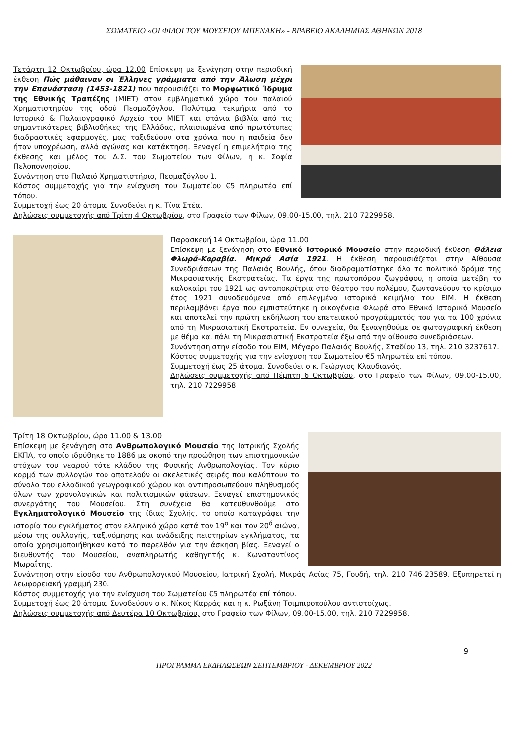ΣΩΜΑΤΕΙΟ «ΟΙ ΦΙΛΟΙ ΤΟΥ ΜΟΥΣΕΙΟΥ ΜΠΕΝΑΚΗ» - ΒΡΑΒΕΙΟ ΑΚΑΔΗΜΙΑΣ ΑΘΗΝΩΝ 2018
Τετάρτη 12 Οκτωβρίου, ώρα 12.00 Επίσκεψη με ξενάγηση στην περιοδική έκθεση Πώς μάθαιναν οι Έλληνες γράμματα από την Άλωση μέχρι την Επανάσταση (1453-1821) που παρουσιάζει το Μορφωτικό Ίδρυμα της Εθνικής Τραπέζης (ΜΙΕΤ) στον εμβληματικό χώρο του παλαιού Χρηματιστηρίου της οδού Πεσμαζόγλου. Πολύτιμα τεκμήρια από το Ιστορικό & Παλαιογραφικό Αρχείο του ΜΙΕΤ και σπάνια βιβλία από τις σημαντικότερες βιβλιοθήκες της Ελλάδας, πλαισιωμένα από πρωτότυπες διαδραστικές εφαρμογές, μας ταξιδεύουν στα χρόνια που η παιδεία δεν ήταν υποχρέωση, αλλά αγώνας και κατάκτηση. Ξεναγεί η επιμελήτρια της έκθεσης και μέλος του Δ.Σ. του Σωματείου των Φίλων, η κ. Σοφία Πελοποννησίου.
Συνάντηση στο Παλαιό Χρηματιστήριο, Πεσμαζόγλου 1.
Κόστος συμμετοχής για την ενίσχυση του Σωματείου €5 πληρωτέα επί τόπου.
Συμμετοχή έως 20 άτομα. Συνοδεύει η κ. Τίνα Στέα.
Δηλώσεις συμμετοχής από Τρίτη 4 Οκτωβρίου, στο Γραφείο των Φίλων, 09.00-15.00, τηλ. 210 7229958.
Παρασκευή 14 Οκτωβρίου, ώρα 11.00
Επίσκεψη με ξενάγηση στο Εθνικό Ιστορικό Μουσείο στην περιοδική έκθεση Θάλεια Φλωρά-Καραβία. Μικρά Ασία 1921. Η έκθεση παρουσιάζεται στην Αίθουσα Συνεδριάσεων της Παλαιάς Βουλής, όπου διαδραματίστηκε όλο το πολιτικό δράμα της Μικρασιατικής Εκστρατείας. Τα έργα της πρωτοπόρου ζωγράφου, η οποία μετέβη το καλοκαίρι του 1921 ως ανταποκρίτρια στο θέατρο του πολέμου, ζωντανεύουν το κρίσιμο έτος 1921 συνοδευόμενα από επιλεγμένα ιστορικά κειμήλια του ΕΙΜ. Η έκθεση περιλαμβάνει έργα που εμπιστεύτηκε η οικογένεια Φλωρά στο Εθνικό Ιστορικό Μουσείο και αποτελεί την πρώτη εκδήλωση του επετειακού προγράμματός του για τα 100 χρόνια από τη Μικρασιατική Εκστρατεία. Εν συνεχεία, θα ξεναγηθούμε σε φωτογραφική έκθεση με θέμα και πάλι τη Μικρασιατική Εκστρατεία έξω από την αίθουσα συνεδριάσεων.
Συνάντηση στην είσοδο του ΕΙΜ, Μέγαρο Παλαιάς Βουλής, Σταδίου 13, τηλ. 210 3237617.
Κόστος συμμετοχής για την ενίσχυση του Σωματείου €5 πληρωτέα επί τόπου.
Συμμετοχή έως 25 άτομα. Συνοδεύει ο κ. Γεώργιος Κλαυδιανός.
Δηλώσεις συμμετοχής από Πέμπτη 6 Οκτωβρίου, στο Γραφείο των Φίλων, 09.00-15.00, τηλ. 210 7229958
Τρίτη 18 Οκτωβρίου, ώρα 11.00 & 13.00
Επίσκεψη με ξενάγηση στο Ανθρωπολογικό Μουσείο της Ιατρικής Σχολής ΕΚΠΑ, το οποίο ιδρύθηκε το 1886 με σκοπό την προώθηση των επιστημονικών στόχων του νεαρού τότε κλάδου της Φυσικής Ανθρωπολογίας. Τον κύριο κορμό των συλλογών του αποτελούν οι σκελετικές σειρές που καλύπτουν το σύνολο του ελλαδικού γεωγραφικού χώρου και αντιπροσωπεύουν πληθυσμούς όλων των χρονολογικών και πολιτισμικών φάσεων. Ξεναγεί επιστημονικός συνεργάτης του Μουσείου. Στη συνέχεια θα κατευθυνθούμε στο Εγκληματολογικό Μουσείο της ίδιας Σχολής, το οποίο καταγράφει την ιστορία του εγκλήματος στον ελληνικό χώρο κατά τον 19<sup>ο</sup> και τον 20<sup>ό</sup> αιώνα, μέσω της συλλογής, ταξινόμησης και ανάδειξης πειστηρίων εγκλήματος, τα οποία χρησιμοποιήθηκαν κατά το παρελθόν για την άσκηση βίας. Ξεναγεί ο διευθυντής του Μουσείου, αναπληρωτής καθηγητής κ. Κωνσταντίνος Μωραΐτης.
Συνάντηση στην είσοδο του Ανθρωπολογικού Μουσείου, Ιατρική Σχολή, Μικράς Ασίας 75, Γουδή, τηλ. 210 746 23589. Εξυπηρετεί η λεωφορειακή γραμμή 230.
Κόστος συμμετοχής για την ενίσχυση του Σωματείου €5 πληρωτέα επί τόπου.
Συμμετοχή έως 20 άτομα. Συνοδεύουν ο κ. Νίκος Καρράς και η κ. Ρωξάνη Τσιμπιροπούλου αντιστοίχως.
Δηλώσεις συμμετοχής από Δευτέρα 10 Οκτωβρίου, στο Γραφείο των Φίλων, 09.00-15.00, τηλ. 210 7229958.
9
ΠΡΟΓΡΑΜΜΑ ΕΚΔΗΛΩΣΕΩΝ ΣΕΠΤΕΜΒΡΙΟΥ - ΔΕΚΕΜΒΡΙΟΥ 2022